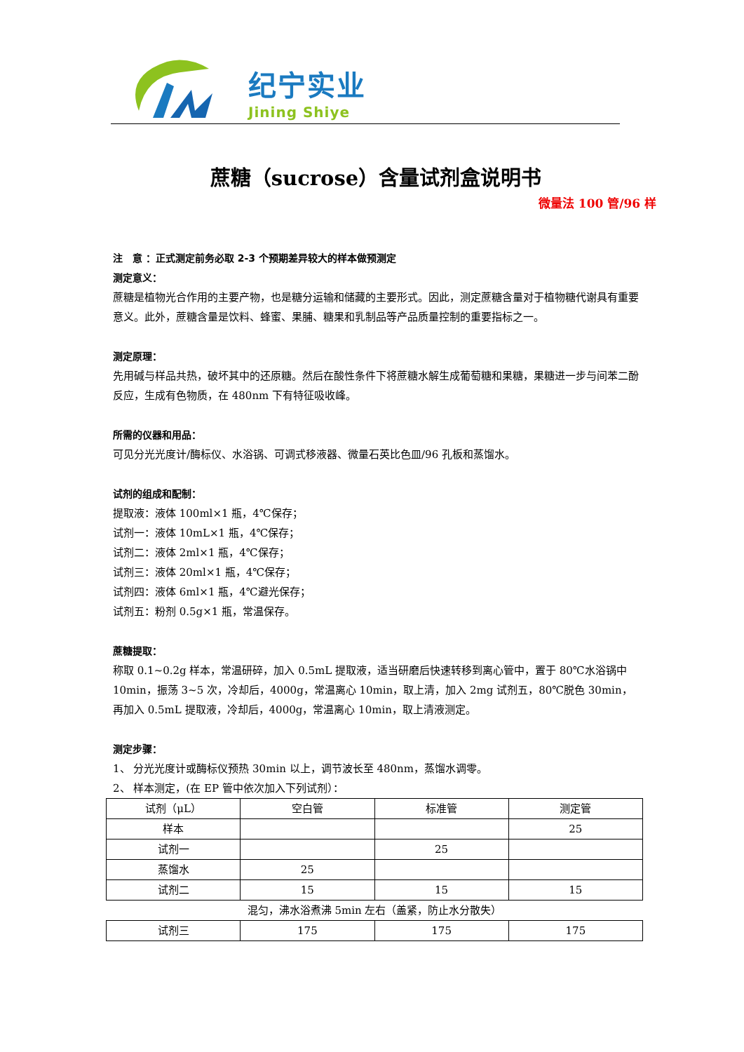纪宁实业
Jining Shiye
蔗糖（sucrose）含量试剂盒说明书
微量法 100 管/96 样
注　意 ：正式测定前务必取 2-3 个预期差异较大的样本做预测定
测定意义：
蔗糖是植物光合作用的主要产物，也是糖分运输和储藏的主要形式。因此，测定蔗糖含量对于植物糖代谢具有重要意义。此外，蔗糖含量是饮料、蜂蜜、果脯、糖果和乳制品等产品质量控制的重要指标之一。
测定原理：
先用碱与样品共热，破坏其中的还原糖。然后在酸性条件下将蔗糖水解生成葡萄糖和果糖，果糖进一步与间苯二酚反应，生成有色物质，在 480nm 下有特征吸收峰。
所需的仪器和用品：
可见分光光度计/酶标仪、水浴锅、可调式移液器、微量石英比色皿/96 孔板和蒸馏水。
试剂的组成和配制：
提取液：液体 100ml×1 瓶，4℃保存；
试剂一：液体 10mL×1 瓶，4℃保存；
试剂二：液体 2ml×1 瓶，4℃保存；
试剂三：液体 20ml×1 瓶，4℃保存；
试剂四：液体 6ml×1 瓶，4℃避光保存；
试剂五：粉剂 0.5g×1 瓶，常温保存。
蔗糖提取：
称取 0.1~0.2g 样本，常温研碎，加入 0.5mL 提取液，适当研磨后快速转移到离心管中，置于 80℃水浴锅中 10min，振荡 3~5 次，冷却后，4000g，常温离心 10min，取上清，加入 2mg 试剂五，80℃脱色 30min，再加入 0.5mL 提取液，冷却后，4000g，常温离心 10min，取上清液测定。
测定步骤：
1、 分光光度计或酶标仪预热 30min 以上，调节波长至 480nm，蒸馏水调零。
2、 样本测定，(在 EP 管中依次加入下列试剂）：
| 试剂（μL） | 空白管 | 标准管 | 测定管 |
| 样本 | | | 25 |
| 试剂一 | | 25 | |
| 蒸馏水 | 25 | | |
| 试剂二 | 15 | 15 | 15 |
| 混匀，沸水浴煮沸 5min 左右（盖紧，防止水分散失） | | | |
| 试剂三 | 175 | 175 | 175 |